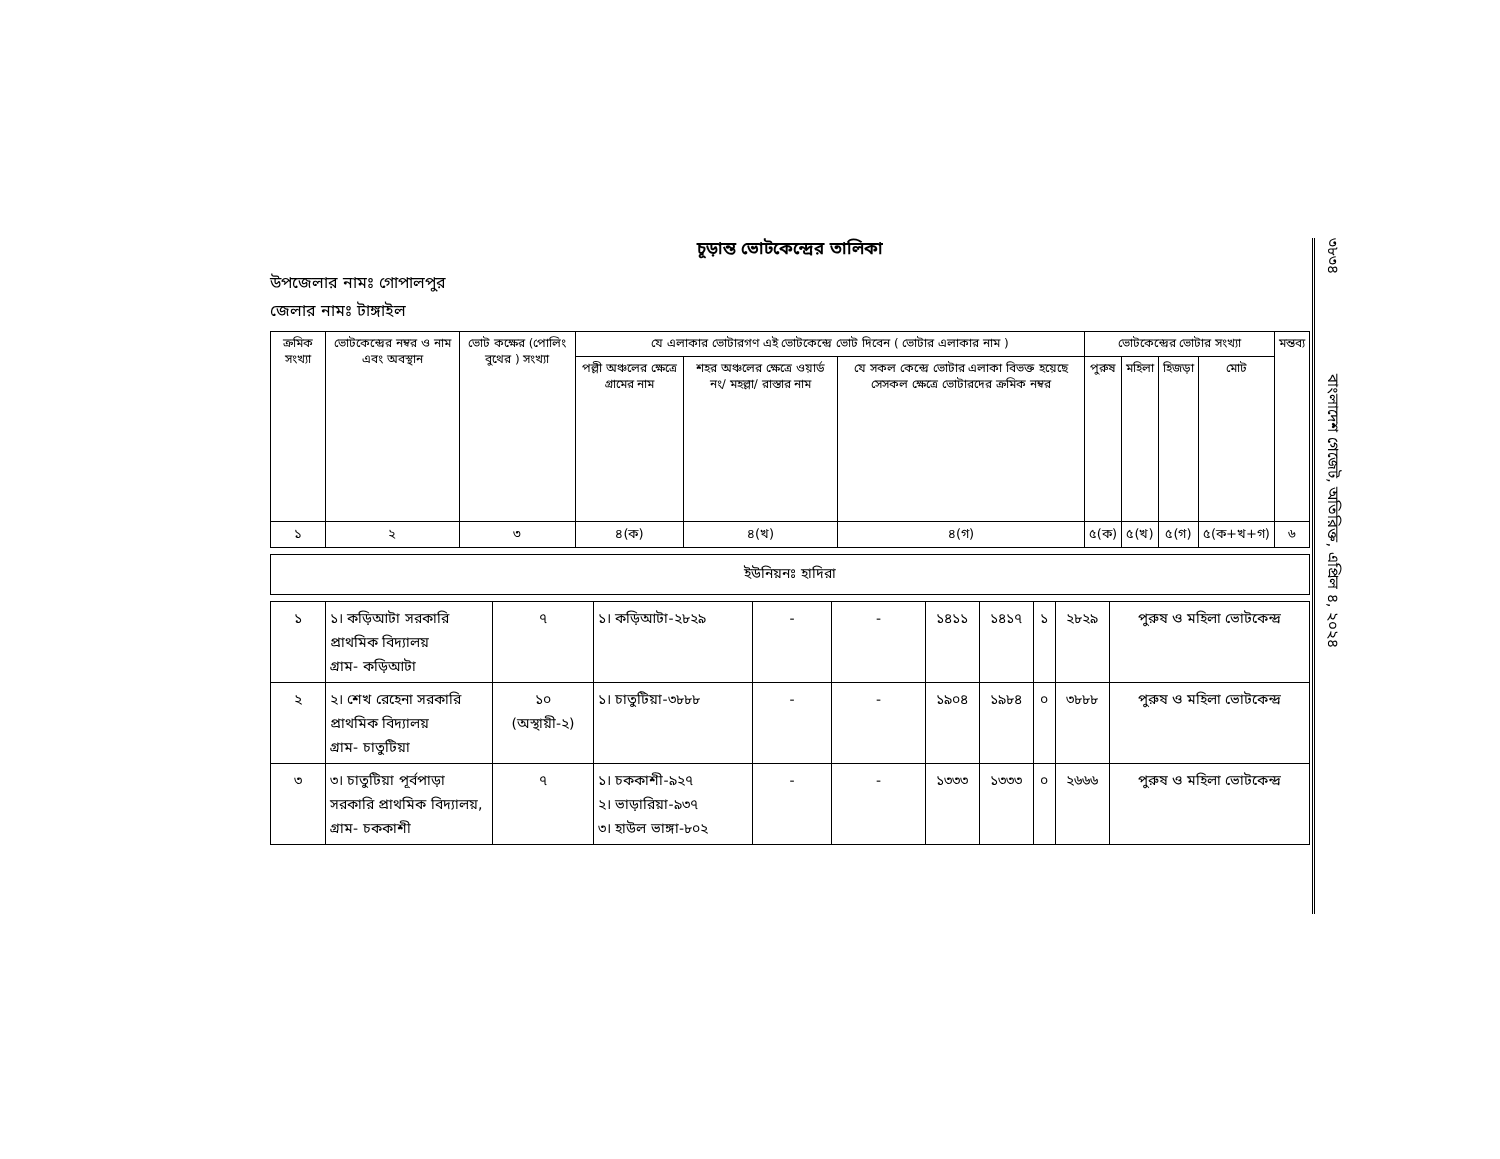চূড়ান্ত ভোটকেন্দ্রের তালিকা
উপজেলার নামঃ গোপালপুর
জেলার নামঃ টাঙ্গাইল
| ক্রমিক সংখ্যা | ভোটকেন্দ্রের নম্বর ও নাম এবং অবস্থান | ভোট কক্ষের (পোলিং বুথের ) সংখ্যা | যে এলাকার ভোটারগণ এই ভোটকেন্দ্রে ভোট দিবেন ( ভোটার এলাকার নাম ) | | | ভোটকেন্দ্রের ভোটার সংখ্যা | | | | মন্তব্য |
| --- | --- | --- | --- | --- | --- | --- | --- | --- | --- | --- |
| | | | পল্লী অঞ্চলের ক্ষেত্রে গ্রামের নাম | শহর অঞ্চলের ক্ষেত্রে ওয়ার্ড নং/ মহল্লা/ রাস্তার নাম | যে সকল কেন্দ্রে ভোটার এলাকা বিভক্ত হয়েছে সেসকল ক্ষেত্রে ভোটারদের ক্রমিক নম্বর | পুরুষ | মহিলা | হিজড়া | মোট | |
| ১ | ২ | ৩ | ৪(ক) | ৪(খ) | ৪(গ) | ৫(ক) | ৫(খ) | ৫(গ) | ৫(ক+খ+গ) | ৬ |
ইউনিয়নঃ হাদিরা
| ১ | ১। কড়িআটা সরকারি প্রাথমিক বিদ্যালয় গ্রাম- কড়িআটা | ৭ | ১। কড়িআটা-২৮২৯ | - | - | ১৪১১ | ১৪১৭ | ১ | ২৮২৯ | পুরুষ ও মহিলা ভোটকেন্দ্র |
| ২ | ২। শেখ রেহেনা সরকারি প্রাথমিক বিদ্যালয় গ্রাম- চাতুটিয়া | ১০ (অস্থায়ী-২) | ১। চাতুটিয়া-৩৮৮৮ | - | - | ১৯০৪ | ১৯৮৪ | ০ | ৩৮৮৮ | পুরুষ ও মহিলা ভোটকেন্দ্র |
| ৩ | ৩। চাতুটিয়া পূর্বপাড়া সরকারি প্রাথমিক বিদ্যালয়, গ্রাম- চককাশী | ৭ | ১। চককাশী-৯২৭ ২। ভাড়ারিয়া-৯৩৭ ৩। হাউল ভাঙ্গা-৮০২ | - | - | ১৩৩৩ | ১৩৩৩ | ০ | ২৬৬৬ | পুরুষ ও মহিলা ভোটকেন্দ্র |
৩৮৩৪ বাংলাদেশ গেজেট, অতিরিক্ত, এপ্রিল ৪, ২০২৪